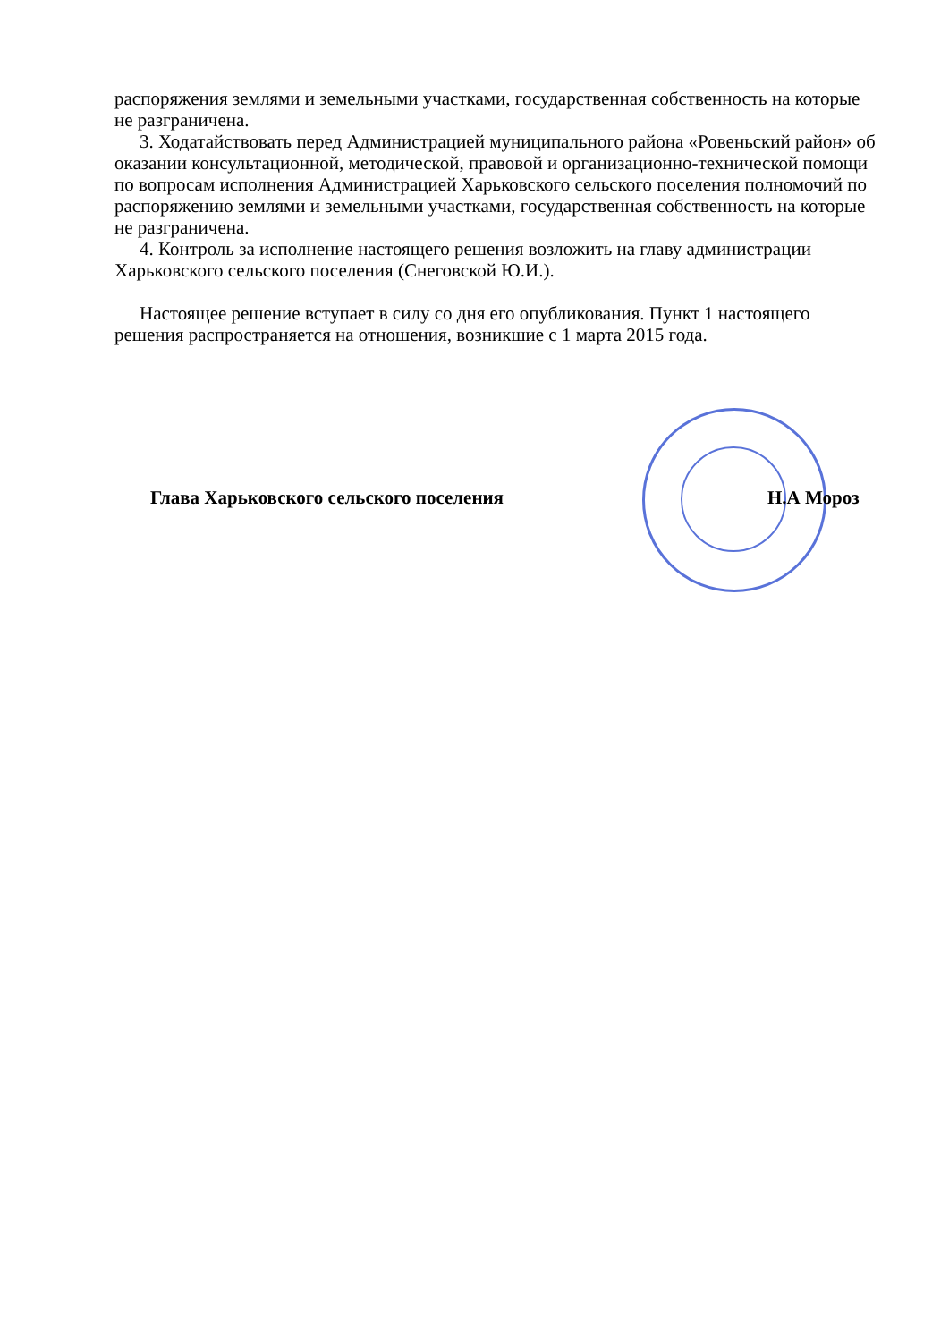распоряжения землями и земельными участками, государственная собственность на которые не разграничена.
3. Ходатайствовать перед Администрацией муниципального района «Ровеньский район» об оказании консультационной, методической, правовой и организационно-технической помощи по вопросам исполнения Администрацией Харьковского сельского поселения полномочий по распоряжению землями и земельными участками, государственная собственность на которые не разграничена.
4. Контроль за исполнение настоящего решения возложить на главу администрации Харьковского сельского поселения (Снеговской Ю.И.).
Настоящее решение вступает в силу со дня его опубликования. Пункт 1 настоящего решения распространяется на отношения, возникшие с 1 марта 2015 года.
Глава Харьковского сельского поселения Н.А Мороз